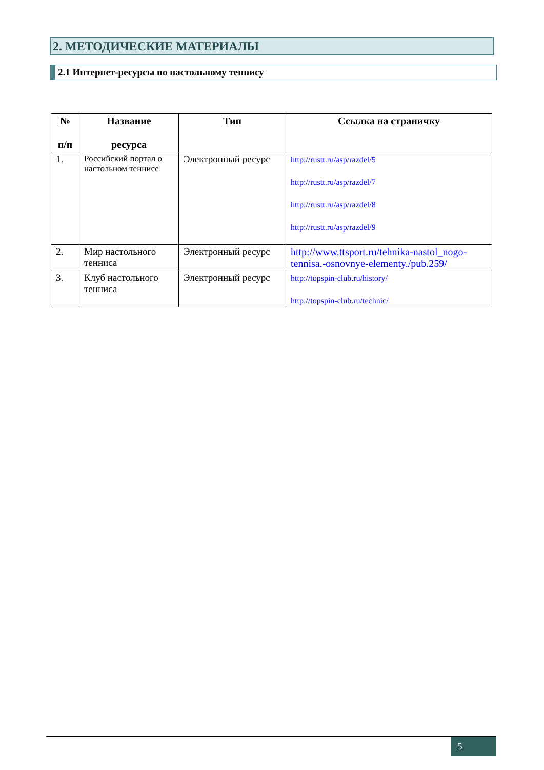2. МЕТОДИЧЕСКИЕ МАТЕРИАЛЫ
2.1 Интернет-ресурсы по настольному теннису
| № п/п | Название ресурса | Тип | Ссылка на страничку |
| --- | --- | --- | --- |
| 1. | Российский портал о настольном теннисе | Электронный ресурс | http://rustt.ru/asp/razdel/5 http://rustt.ru/asp/razdel/7 http://rustt.ru/asp/razdel/8 http://rustt.ru/asp/razdel/9 |
| 2. | Мир настольного тенниса | Электронный ресурс | http://www.ttsport.ru/tehnika-nastol_nogo-tennisa.-osnovnye-elementy./pub.259/ |
| 3. | Клуб настольного тенниса | Электронный ресурс | http://topspin-club.ru/history/ http://topspin-club.ru/technic/ |
5